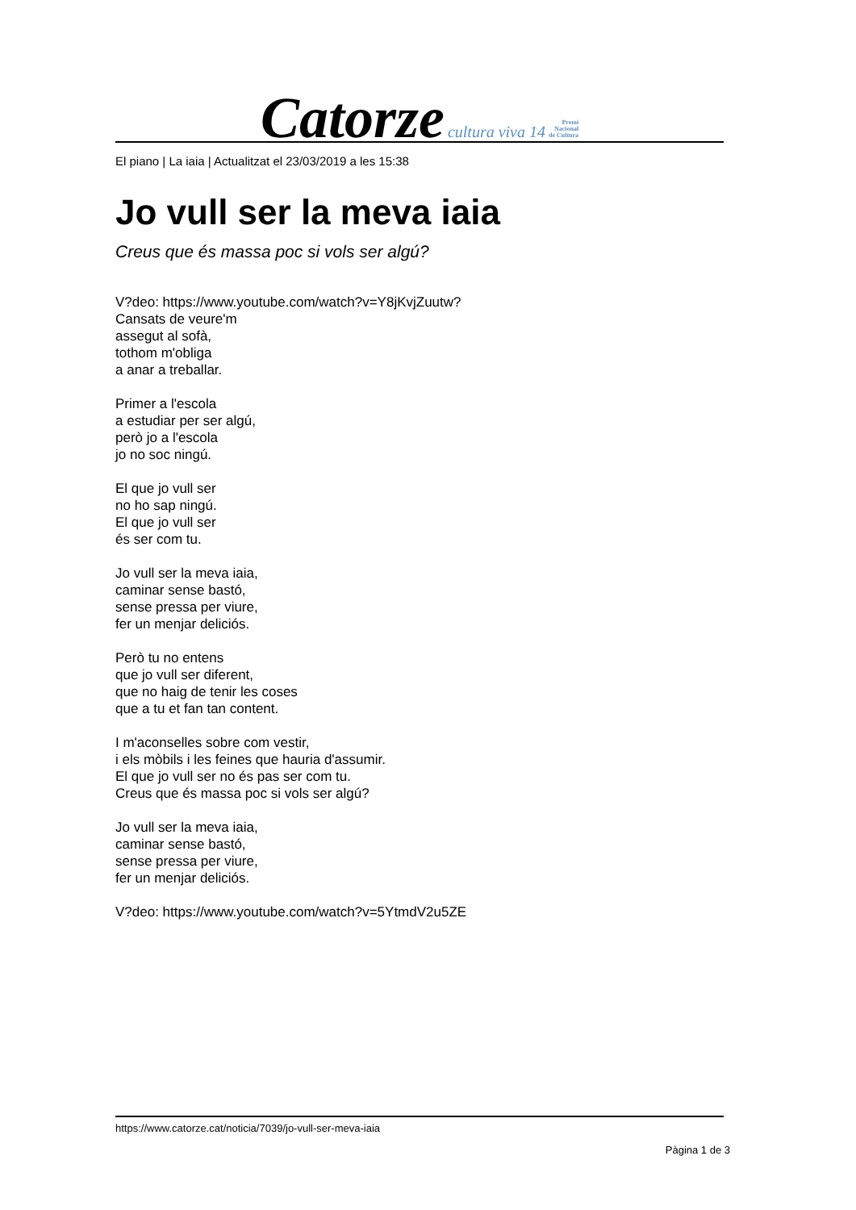Catorze cultura viva 14 Premi
Nacional
de Cultura
El piano | La iaia | Actualitzat el 23/03/2019 a les 15:38
Jo vull ser la meva iaia
Creus que és massa poc si vols ser algú?
V?deo: https://www.youtube.com/watch?v=Y8jKvjZuutw?
Cansats de veure'm
assegut al sofà,
tothom m'obliga
a anar a treballar.
Primer a l'escola
a estudiar per ser algú,
però jo a l'escola
jo no soc ningú.
El que jo vull ser
no ho sap ningú.
El que jo vull ser
és ser com tu.
Jo vull ser la meva iaia,
caminar sense bastó,
sense pressa per viure,
fer un menjar deliciós.
Però tu no entens
que jo vull ser diferent,
que no haig de tenir les coses
que a tu et fan tan content.
I m'aconselles sobre com vestir,
i els mòbils i les feines que hauria d'assumir.
El que jo vull ser no és pas ser com tu.
Creus que és massa poc si vols ser algú?
Jo vull ser la meva iaia,
caminar sense bastó,
sense pressa per viure,
fer un menjar deliciós.
V?deo: https://www.youtube.com/watch?v=5YtmdV2u5ZE
https://www.catorze.cat/noticia/7039/jo-vull-ser-meva-iaia
Pàgina 1 de 3